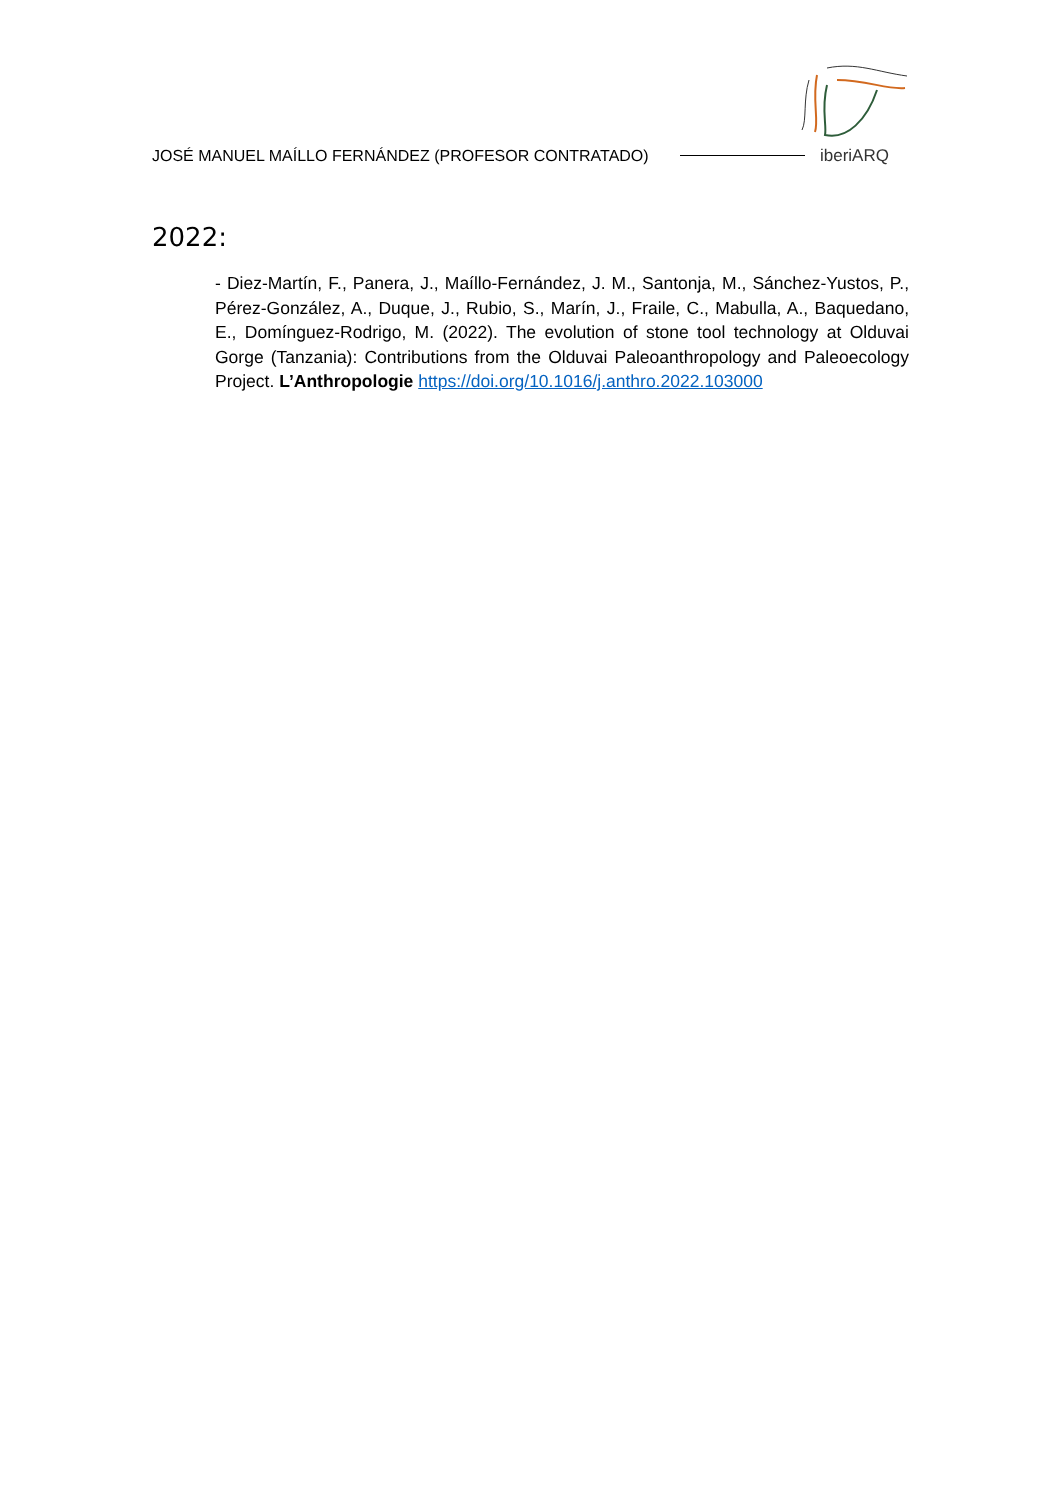JOSÉ MANUEL MAÍLLO FERNÁNDEZ (PROFESOR CONTRATADO)
iberiARQ
2022:
- Diez-Martín, F., Panera, J., Maíllo-Fernández, J. M., Santonja, M., Sánchez-Yustos, P., Pérez-González, A., Duque, J., Rubio, S., Marín, J., Fraile, C., Mabulla, A., Baquedano, E., Domínguez-Rodrigo, M. (2022). The evolution of stone tool technology at Olduvai Gorge (Tanzania): Contributions from the Olduvai Paleoanthropology and Paleoecology Project. L’Anthropologie https://doi.org/10.1016/j.anthro.2022.103000